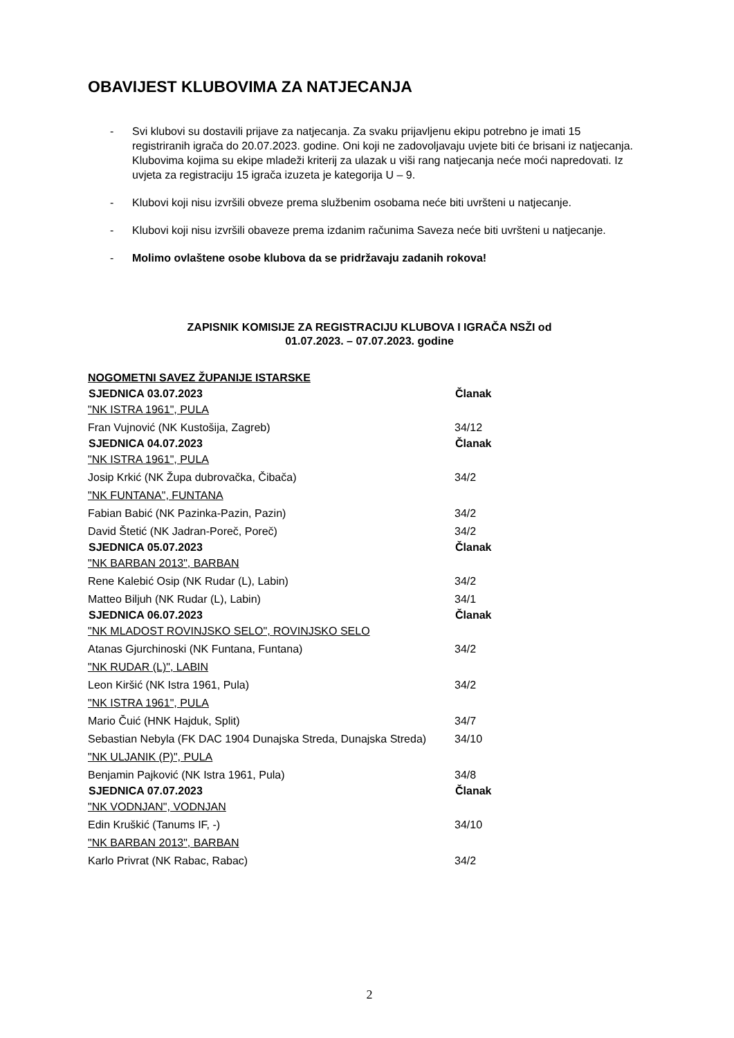OBAVIJEST KLUBOVIMA ZA NATJECANJA
- Svi klubovi su dostavili prijave za natjecanja. Za svaku prijavljenu ekipu potrebno je imati 15 registriranih igrača do 20.07.2023. godine. Oni koji ne zadovoljavaju uvjete biti će brisani iz natjecanja. Klubovima kojima su ekipe mladeži kriterij za ulazak u viši rang natjecanja neće moći napredovati. Iz uvjeta za registraciju 15 igrača izuzeta je kategorija U – 9.
- Klubovi koji nisu izvršili obveze prema službenim osobama neće biti uvršteni u natjecanje.
- Klubovi koji nisu izvršili obaveze prema izdanim računima Saveza neće biti uvršteni u natjecanje.
- Molimo ovlaštene osobe klubova da se pridržavaju zadanih rokova!
ZAPISNIK KOMISIJE ZA REGISTRACIJU KLUBOVA I IGRAČA NSŽI od
01.07.2023. – 07.07.2023. godine
| NOGOMETNI SAVEZ ŽUPANIJE ISTARSKE | |
| SJEDNICA 03.07.2023 | Članak |
| "NK ISTRA 1961", PULA | |
| Fran Vujnović (NK Kustošija, Zagreb) | 34/12 |
| SJEDNICA 04.07.2023 | Članak |
| "NK ISTRA 1961", PULA | |
| Josip Krkić (NK Župa dubrovačka, Čibača) | 34/2 |
| "NK FUNTANA", FUNTANA | |
| Fabian Babić (NK Pazinka-Pazin, Pazin) | 34/2 |
| David Štetić (NK Jadran-Poreč, Poreč) | 34/2 |
| SJEDNICA 05.07.2023 | Članak |
| "NK BARBAN 2013", BARBAN | |
| Rene Kalebić Osip (NK Rudar (L), Labin) | 34/2 |
| Matteo Biljuh (NK Rudar (L), Labin) | 34/1 |
| SJEDNICA 06.07.2023 | Članak |
| "NK MLADOST ROVINJSKO SELO", ROVINJSKO SELO | |
| Atanas Gjurchinoski (NK Funtana, Funtana) | 34/2 |
| "NK RUDAR (L)", LABIN | |
| Leon Kiršić (NK Istra 1961, Pula) | 34/2 |
| "NK ISTRA 1961", PULA | |
| Mario Čuić (HNK Hajduk, Split) | 34/7 |
| Sebastian Nebyla (FK DAC 1904 Dunajska Streda, Dunajska Streda) | 34/10 |
| "NK ULJANIK (P)", PULA | |
| Benjamin Pajković (NK Istra 1961, Pula) | 34/8 |
| SJEDNICA 07.07.2023 | Članak |
| "NK VODNJAN", VODNJAN | |
| Edin Kruškić (Tanums IF, -) | 34/10 |
| "NK BARBAN 2013", BARBAN | |
| Karlo Privrat (NK Rabac, Rabac) | 34/2 |
2